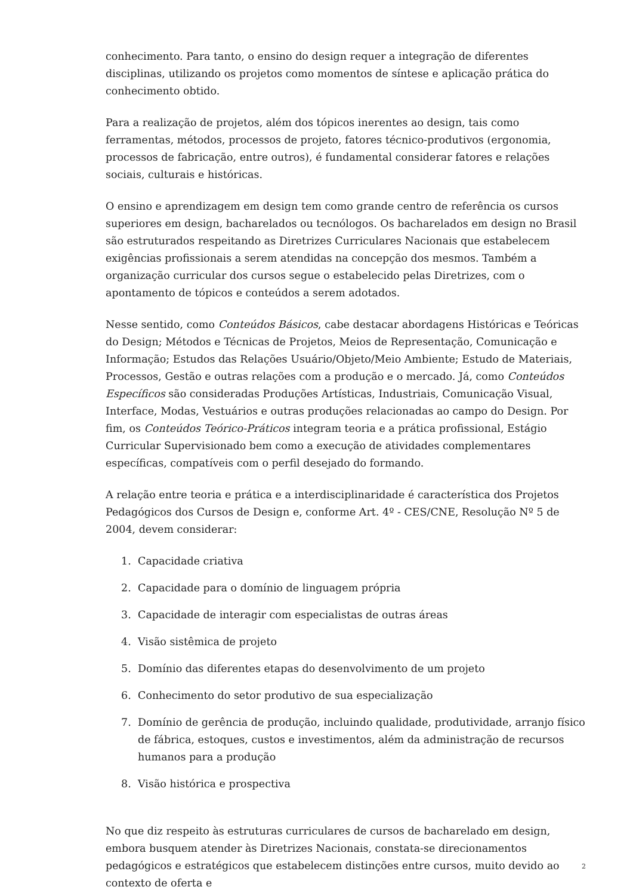conhecimento. Para tanto, o ensino do design requer a integração de diferentes disciplinas, utilizando os projetos como momentos de síntese e aplicação prática do conhecimento obtido.
Para a realização de projetos, além dos tópicos inerentes ao design, tais como ferramentas, métodos, processos de projeto, fatores técnico-produtivos (ergonomia, processos de fabricação, entre outros), é fundamental considerar fatores e relações sociais, culturais e históricas.
O ensino e aprendizagem em design tem como grande centro de referência os cursos superiores em design, bacharelados ou tecnólogos. Os bacharelados em design no Brasil são estruturados respeitando as Diretrizes Curriculares Nacionais que estabelecem exigências profissionais a serem atendidas na concepção dos mesmos. Também a organização curricular dos cursos segue o estabelecido pelas Diretrizes, com o apontamento de tópicos e conteúdos a serem adotados.
Nesse sentido, como Conteúdos Básicos, cabe destacar abordagens Históricas e Teóricas do Design; Métodos e Técnicas de Projetos, Meios de Representação, Comunicação e Informação; Estudos das Relações Usuário/Objeto/Meio Ambiente; Estudo de Materiais, Processos, Gestão e outras relações com a produção e o mercado. Já, como Conteúdos Específicos são consideradas Produções Artísticas, Industriais, Comunicação Visual, Interface, Modas, Vestuários e outras produções relacionadas ao campo do Design. Por fim, os Conteúdos Teórico-Práticos integram teoria e a prática profissional, Estágio Curricular Supervisionado bem como a execução de atividades complementares específicas, compatíveis com o perfil desejado do formando.
A relação entre teoria e prática e a interdisciplinaridade é característica dos Projetos Pedagógicos dos Cursos de Design e, conforme Art. 4º - CES/CNE, Resolução Nº 5 de 2004, devem considerar:
1. Capacidade criativa
2. Capacidade para o domínio de linguagem própria
3. Capacidade de interagir com especialistas de outras áreas
4. Visão sistêmica de projeto
5. Domínio das diferentes etapas do desenvolvimento de um projeto
6. Conhecimento do setor produtivo de sua especialização
7. Domínio de gerência de produção, incluindo qualidade, produtividade, arranjo físico de fábrica, estoques, custos e investimentos, além da administração de recursos humanos para a produção
8. Visão histórica e prospectiva
No que diz respeito às estruturas curriculares de cursos de bacharelado em design, embora busquem atender às Diretrizes Nacionais, constata-se direcionamentos pedagógicos e estratégicos que estabelecem distinções entre cursos, muito devido ao contexto de oferta e
2